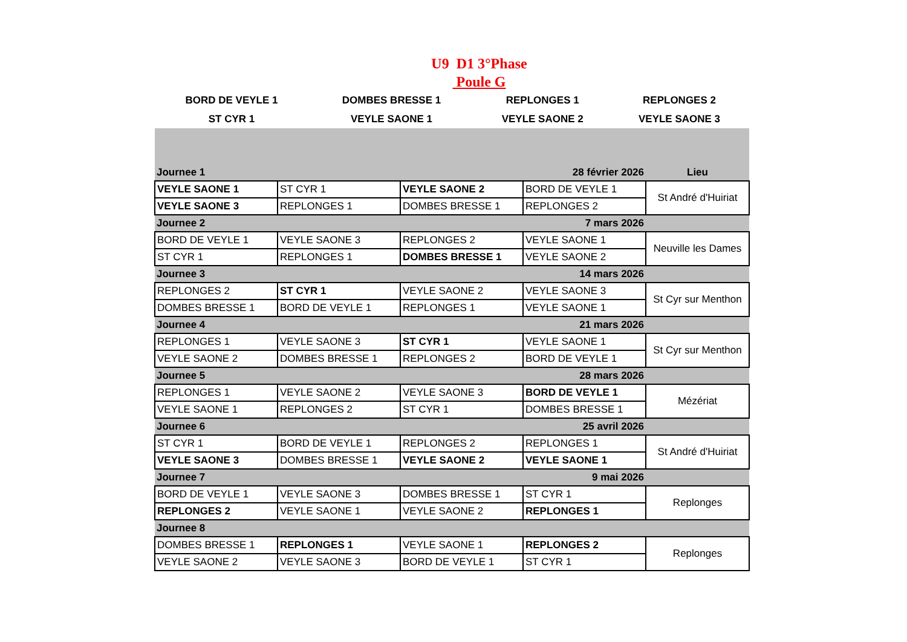U9 D1 3°Phase
Poule G
| BORD DE VEYLE 1 | DOMBES BRESSE 1 | REPLONGES 1 | REPLONGES 2 | |
| ST CYR 1 | VEYLE SAONE 1 | VEYLE SAONE 2 | VEYLE SAONE 3 | |
| Journee 1 | | | 28 février 2026 | Lieu |
| VEYLE SAONE 1 | ST CYR 1 | VEYLE SAONE 2 | BORD DE VEYLE 1 | St André d'Huiriat |
| VEYLE SAONE 3 | REPLONGES 1 | DOMBES BRESSE 1 | REPLONGES 2 | |
| Journee 2 | | | 7 mars 2026 | |
| BORD DE VEYLE 1 | VEYLE SAONE 3 | REPLONGES 2 | VEYLE SAONE 1 | Neuville les Dames |
| ST CYR 1 | REPLONGES 1 | DOMBES BRESSE 1 | VEYLE SAONE 2 | |
| Journee 3 | | | 14 mars 2026 | |
| REPLONGES 2 | ST CYR 1 | VEYLE SAONE 2 | VEYLE SAONE 3 | St Cyr sur Menthon |
| DOMBES BRESSE 1 | BORD DE VEYLE 1 | REPLONGES 1 | VEYLE SAONE 1 | |
| Journee 4 | | | 21 mars 2026 | |
| REPLONGES 1 | VEYLE SAONE 3 | ST CYR 1 | VEYLE SAONE 1 | St Cyr sur Menthon |
| VEYLE SAONE 2 | DOMBES BRESSE 1 | REPLONGES 2 | BORD DE VEYLE 1 | |
| Journee 5 | | | 28 mars 2026 | |
| REPLONGES 1 | VEYLE SAONE 2 | VEYLE SAONE 3 | BORD DE VEYLE 1 | Mézériat |
| VEYLE SAONE 1 | REPLONGES 2 | ST CYR 1 | DOMBES BRESSE 1 | |
| Journee 6 | | | 25 avril 2026 | |
| ST CYR 1 | BORD DE VEYLE 1 | REPLONGES 2 | REPLONGES 1 | St André d'Huiriat |
| VEYLE SAONE 3 | DOMBES BRESSE 1 | VEYLE SAONE 2 | VEYLE SAONE 1 | |
| Journee 7 | | | 9 mai 2026 | |
| BORD DE VEYLE 1 | VEYLE SAONE 3 | DOMBES BRESSE 1 | ST CYR 1 | Replonges |
| REPLONGES 2 | VEYLE SAONE 1 | VEYLE SAONE 2 | REPLONGES 1 | |
| Journee 8 | | | | |
| DOMBES BRESSE 1 | REPLONGES 1 | VEYLE SAONE 1 | REPLONGES 2 | Replonges |
| VEYLE SAONE 2 | VEYLE SAONE 3 | BORD DE VEYLE 1 | ST CYR 1 | |